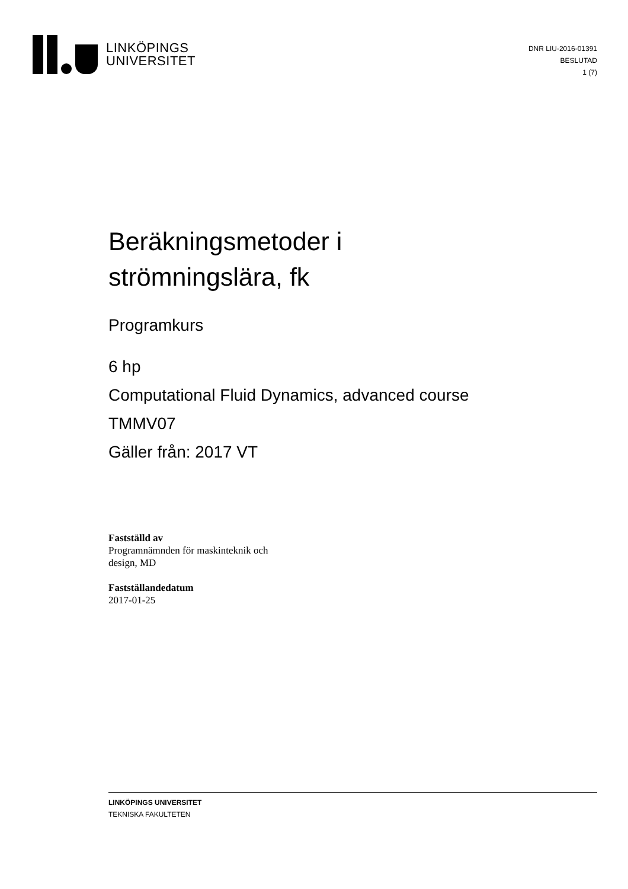LINKÖPINGS
UNIVERSITET
DNR LIU-2016-01391
BESLUTAD
1 (7)
Beräkningsmetoder i
strömningslära, fk
Programkurs
6 hp
Computational Fluid Dynamics, advanced course
TMMV07
Gäller från: 2017 VT
Fastställd av
Programnämnden för maskinteknik och
design, MD
Fastställandedatum
2017-01-25
LINKÖPINGS UNIVERSITET
TEKNISKA FAKULTETEN